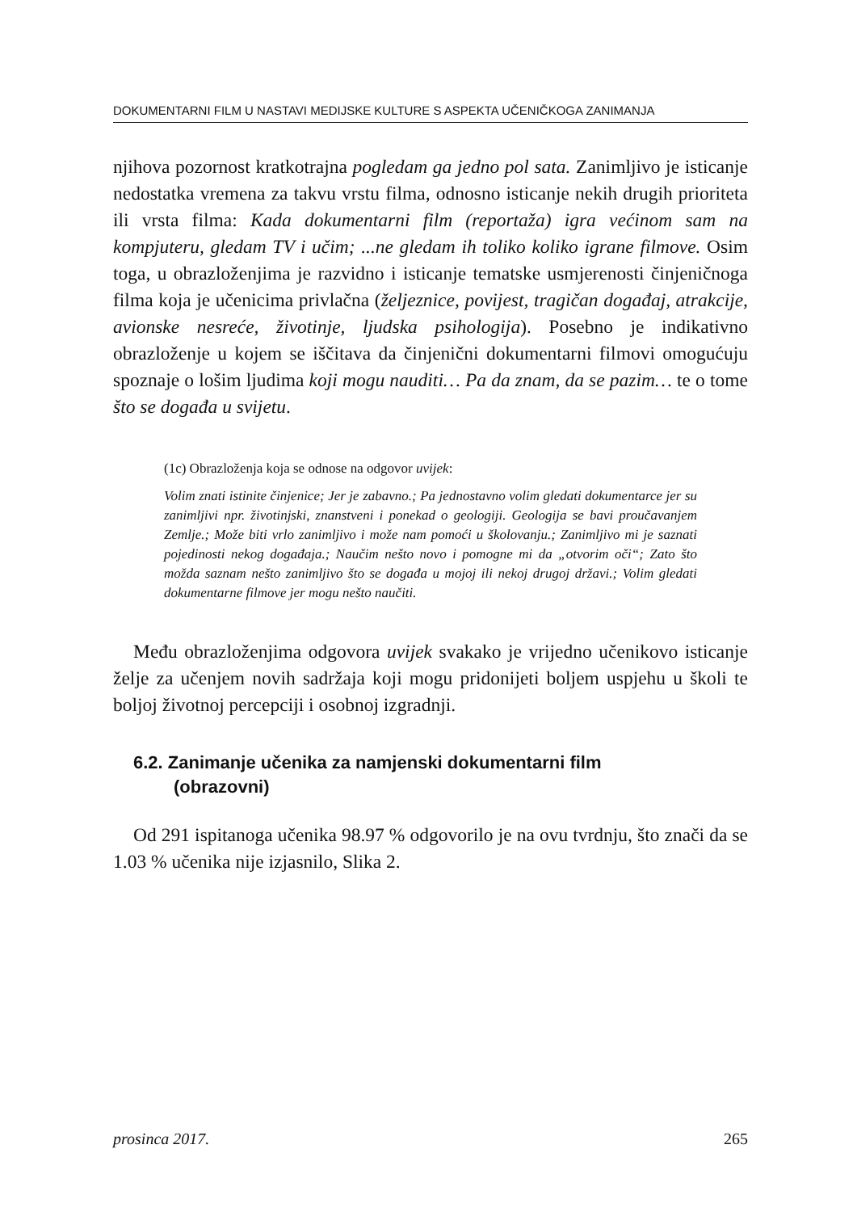DOKUMENTARNI FILM U NASTAVI MEDIJSKE KULTURE S ASPEKTA UČENIČKOGA ZANIMANJA
njihova pozornost kratkotrajna pogledam ga jedno pol sata. Zanimljivo je isticanje nedostatka vremena za takvu vrstu filma, odnosno isticanje nekih drugih prioriteta ili vrsta filma: Kada dokumentarni film (reportaža) igra većinom sam na kompjuteru, gledam TV i učim; ...ne gledam ih toliko koliko igrane filmove. Osim toga, u obrazloženjima je razvidno i isticanje tematske usmjerenosti činjeničnoga filma koja je učenicima privlačna (željeznice, povijest, tragičan događaj, atrakcije, avionske nesreće, životinje, ljudska psihologija). Posebno je indikativno obrazloženje u kojem se iščitava da činjenični dokumentarni filmovi omogućuju spoznaje o lošim ljudima koji mogu nauditi… Pa da znam, da se pazim… te o tome što se događa u svijetu.
(1c) Obrazloženja koja se odnose na odgovor uvijek:
Volim znati istinite činjenice; Jer je zabavno.; Pa jednostavno volim gledati dokumentarce jer su zanimljivi npr. životinjski, znanstveni i ponekad o geologiji. Geologija se bavi proučavanjem Zemlje.; Može biti vrlo zanimljivo i može nam pomoći u školovanju.; Zanimljivo mi je saznati pojedinosti nekog događaja.; Naučim nešto novo i pomogne mi da „otvorim oči“; Zato što možda saznam nešto zanimljivo što se događa u mojoj ili nekoj drugoj državi.; Volim gledati dokumentarne filmove jer mogu nešto naučiti.
Među obrazloženjima odgovora uvijek svakako je vrijedno učenikovo isticanje želje za učenjem novih sadržaja koji mogu pridonijeti boljem uspjehu u školi te boljoj životnoj percepciji i osobnoj izgradnji.
6.2. Zanimanje učenika za namjenski dokumentarni film
(obrazovni)
Od 291 ispitanoga učenika 98.97 % odgovorilo je na ovu tvrdnju, što znači da se 1.03 % učenika nije izjasnilo, Slika 2.
prosinca 2017. 265